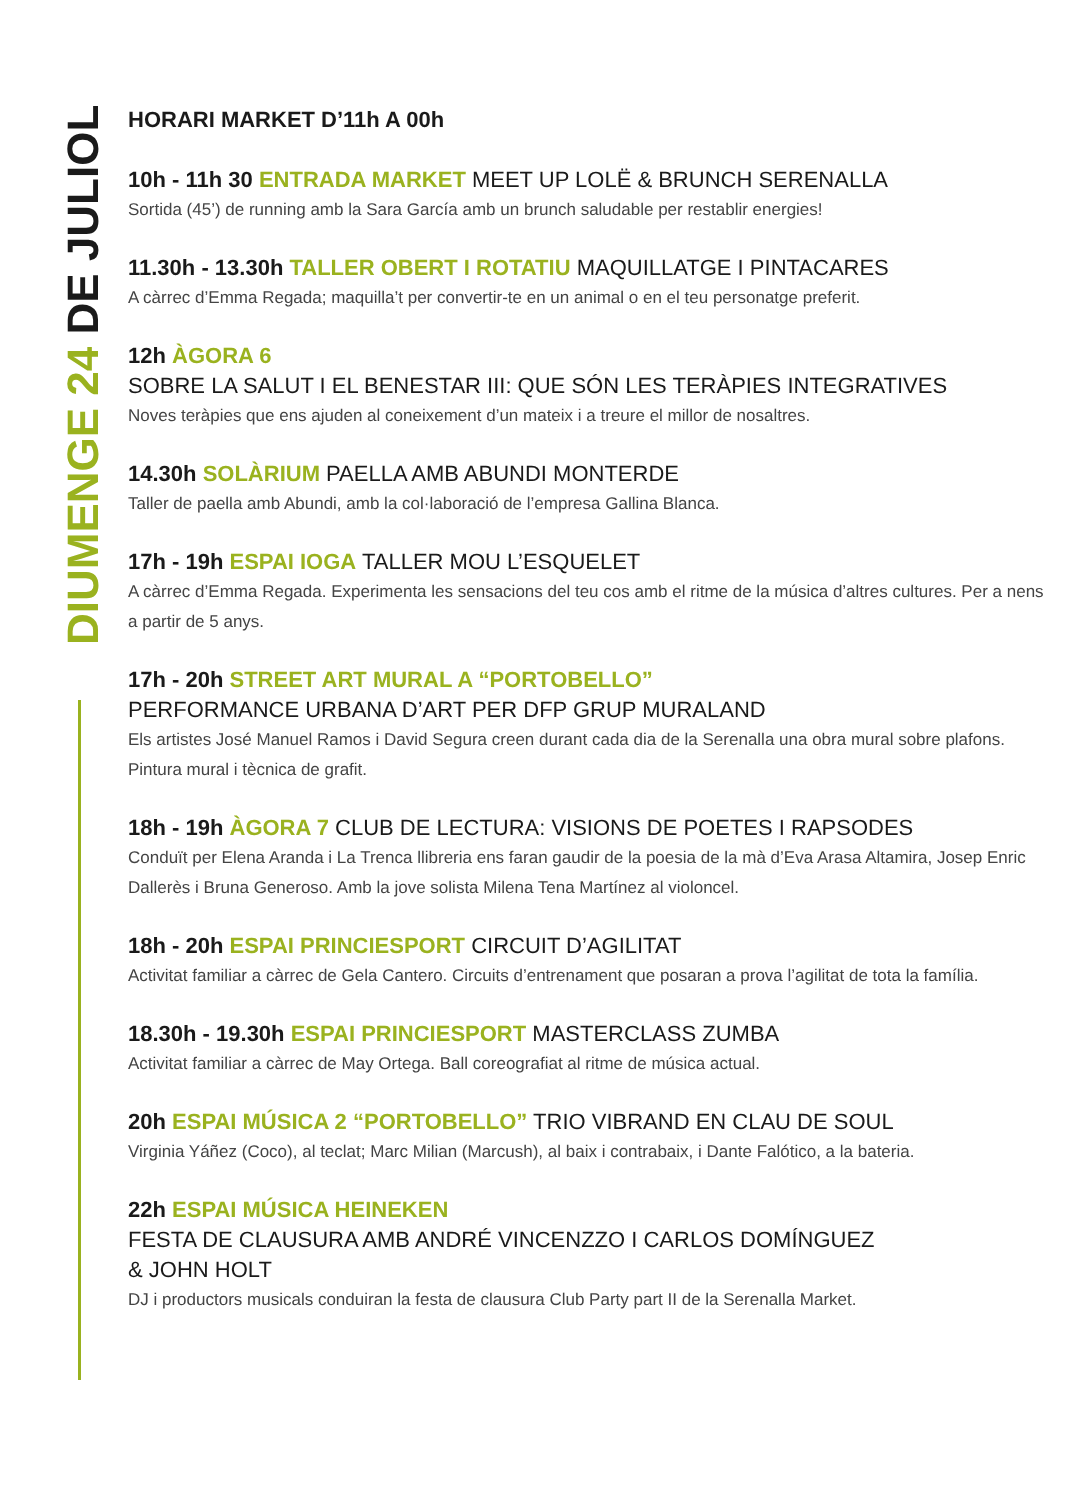DIUMENGE 24 DE JULIOL
HORARI MARKET D’11h A 00h
10h - 11h 30 ENTRADA MARKET MEET UP LOLË & BRUNCH SERENALLA
Sortida (45’) de running amb la Sara García amb un brunch saludable per restablir energies!
11.30h - 13.30h TALLER OBERT I ROTATIU MAQUILLATGE I PINTACARES
A càrrec d’Emma Regada; maquilla’t per convertir-te en un animal o en el teu personatge preferit.
12h ÀGORA 6
SOBRE LA SALUT I EL BENESTAR III: QUE SÓN LES TERÀPIES INTEGRATIVES
Noves teràpies que ens ajuden al coneixement d’un mateix i a treure el millor de nosaltres.
14.30h SOLÀRIUM PAELLA AMB ABUNDI MONTERDE
Taller de paella amb Abundi, amb la col·laboració de l’empresa Gallina Blanca.
17h - 19h ESPAI IOGA TALLER MOU L’ESQUELET
A càrrec d’Emma Regada. Experimenta les sensacions del teu cos amb el ritme de la música d’altres cultures. Per a nens a partir de 5 anys.
17h - 20h STREET ART MURAL A “PORTOBELLO”
PERFORMANCE URBANA D’ART PER DFP GRUP MURALAND
Els artistes José Manuel Ramos i David Segura creen durant cada dia de la Serenalla una obra mural sobre plafons. Pintura mural i tècnica de grafit.
18h - 19h ÀGORA 7 CLUB DE LECTURA: VISIONS DE POETES I RAPSODES
Conduït per Elena Aranda i La Trenca llibreria ens faran gaudir de la poesia de la mà d’Eva Arasa Altamira, Josep Enric Dallerès i Bruna Generoso. Amb la jove solista Milena Tena Martínez al violoncel.
18h - 20h ESPAI PRINCIESPORT CIRCUIT D’AGILITAT
Activitat familiar a càrrec de Gela Cantero. Circuits d’entrenament que posaran a prova l’agilitat de tota la família.
18.30h - 19.30h ESPAI PRINCIESPORT MASTERCLASS ZUMBA
Activitat familiar a càrrec de May Ortega. Ball coreografiat al ritme de música actual.
20h ESPAI MÚSICA 2 “PORTOBELLO” TRIO VIBRAND EN CLAU DE SOUL
Virginia Yáñez (Coco), al teclat; Marc Milian (Marcush), al baix i contrabaix, i Dante Falótico, a la bateria.
22h ESPAI MÚSICA HEINEKEN
FESTA DE CLAUSURA AMB ANDRÉ VINCENZZO I CARLOS DOMÍNGUEZ
& JOHN HOLT
DJ i productors musicals conduiran la festa de clausura Club Party part II de la Serenalla Market.